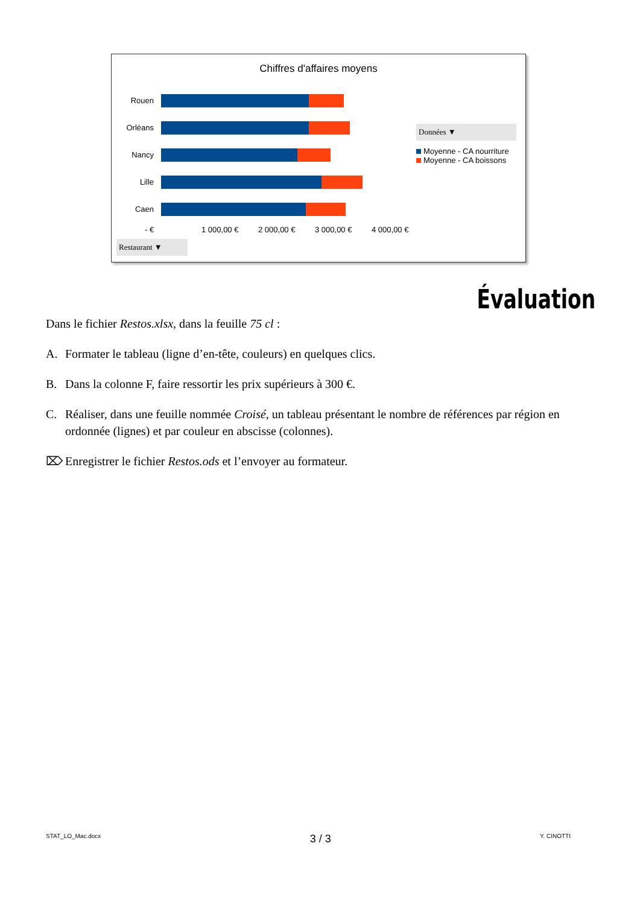Chiffres d'affaires moyens
Rouen
Orléans
Nancy
Lille
Caen
- € 1 000,00 € 2 000,00 € 3 000,00 € 4 000,00 €
Restaurant ▼
Données ▼
Moyenne - CA nourriture
Moyenne - CA boissons
Évaluation
Dans le fichier Restos.xlsx, dans la feuille 75 cl :
A. Formater le tableau (ligne d’en-tête, couleurs) en quelques clics.
B. Dans la colonne F, faire ressortir les prix supérieurs à 300 €.
C. Réaliser, dans une feuille nommée Croisé, un tableau présentant le nombre de références par région en ordonnée (lignes) et par couleur en abscisse (colonnes).
⌦ Enregistrer le fichier Restos.ods et l’envoyer au formateur.
STAT_LO_Mac.docx 3 / 3 Y. CINOTTI